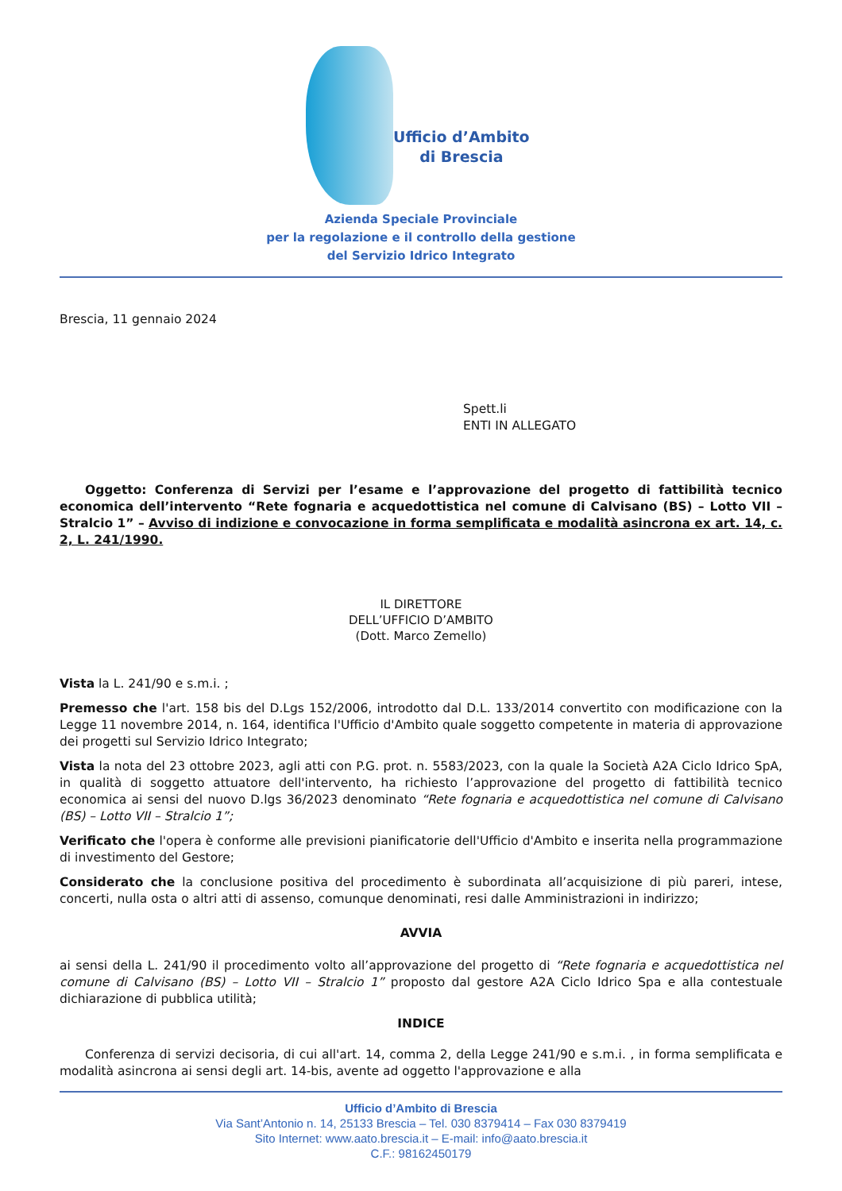Ufficio d’Ambito
di Brescia
Azienda Speciale Provinciale
per la regolazione e il controllo della gestione
del Servizio Idrico Integrato
Brescia, 11 gennaio 2024
Spett.li
ENTI IN ALLEGATO
Oggetto: Conferenza di Servizi per l’esame e l’approvazione del progetto di fattibilità tecnico economica dell’intervento “Rete fognaria e acquedottistica nel comune di Calvisano (BS) – Lotto VII – Stralcio 1” – Avviso di indizione e convocazione in forma semplificata e modalità asincrona ex art. 14, c. 2, L. 241/1990.
IL DIRETTORE
DELL’UFFICIO D’AMBITO
(Dott. Marco Zemello)
Vista la L. 241/90 e s.m.i. ;
Premesso che l'art. 158 bis del D.Lgs 152/2006, introdotto dal D.L. 133/2014 convertito con modificazione con la Legge 11 novembre 2014, n. 164, identifica l'Ufficio d'Ambito quale soggetto competente in materia di approvazione dei progetti sul Servizio Idrico Integrato;
Vista la nota del 23 ottobre 2023, agli atti con P.G. prot. n. 5583/2023, con la quale la Società A2A Ciclo Idrico SpA, in qualità di soggetto attuatore dell'intervento, ha richiesto l’approvazione del progetto di fattibilità tecnico economica ai sensi del nuovo D.lgs 36/2023 denominato “Rete fognaria e acquedottistica nel comune di Calvisano (BS) – Lotto VII – Stralcio 1”;
Verificato che l'opera è conforme alle previsioni pianificatorie dell'Ufficio d'Ambito e inserita nella programmazione di investimento del Gestore;
Considerato che la conclusione positiva del procedimento è subordinata all’acquisizione di più pareri, intese, concerti, nulla osta o altri atti di assenso, comunque denominati, resi dalle Amministrazioni in indirizzo;
AVVIA
ai sensi della L. 241/90 il procedimento volto all’approvazione del progetto di “Rete fognaria e acquedottistica nel comune di Calvisano (BS) – Lotto VII – Stralcio 1” proposto dal gestore A2A Ciclo Idrico Spa e alla contestuale dichiarazione di pubblica utilità;
INDICE
Conferenza di servizi decisoria, di cui all'art. 14, comma 2, della Legge 241/90 e s.m.i. , in forma semplificata e modalità asincrona ai sensi degli art. 14-bis, avente ad oggetto l'approvazione e alla
Ufficio d’Ambito di Brescia
Via Sant’Antonio n. 14, 25133 Brescia – Tel. 030 8379414 – Fax 030 8379419
Sito Internet: www.aato.brescia.it – E-mail: info@aato.brescia.it
C.F.: 98162450179